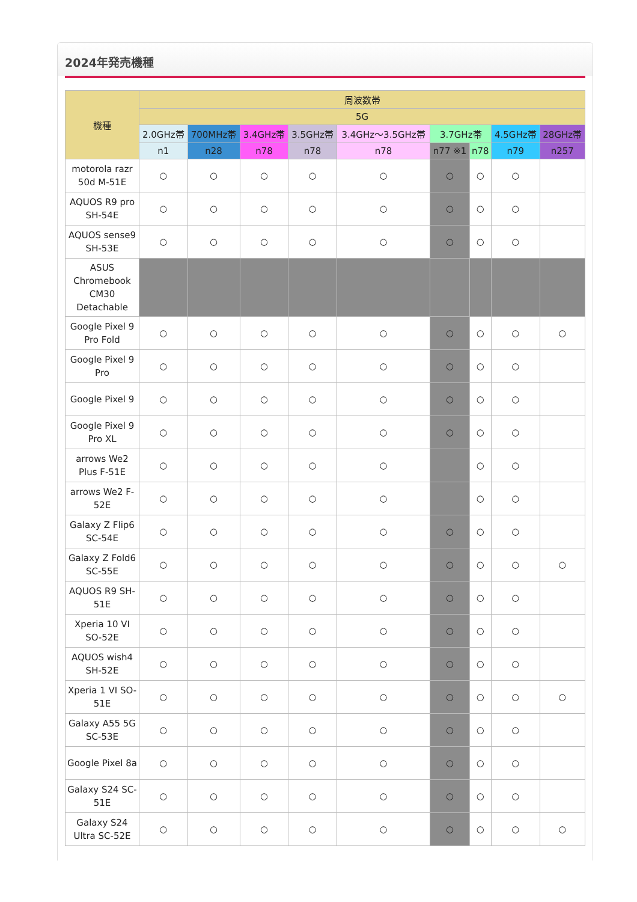2024年発売機種
| 機種 | 周波数帯 | | | | | | | | |
| --- | --- | --- | --- | --- | --- | --- | --- | --- | --- |
| | 5G | | | | | | | | |
| | 2.0GHz帯 | 700MHz帯 | 3.4GHz帯 | 3.5GHz帯 | 3.4GHz～3.5GHz帯 | 3.7GHz帯 | | 4.5GHz帯 | 28GHz帯 |
| | n1 | n28 | n78 | n78 | n78 | n77 ※1 | n78 | n79 | n257 |
| motorola razr 50d M-51E | ○ | ○ | ○ | ○ | ○ | ○ | ○ | ○ | |
| AQUOS R9 pro SH-54E | ○ | ○ | ○ | ○ | ○ | ○ | ○ | ○ | |
| AQUOS sense9 SH-53E | ○ | ○ | ○ | ○ | ○ | ○ | ○ | ○ | |
| ASUS Chromebook CM30 Detachable | | | | | | | | | |
| Google Pixel 9 Pro Fold | ○ | ○ | ○ | ○ | ○ | ○ | ○ | ○ | ○ |
| Google Pixel 9 Pro | ○ | ○ | ○ | ○ | ○ | ○ | ○ | ○ | |
| Google Pixel 9 | ○ | ○ | ○ | ○ | ○ | ○ | ○ | ○ | |
| Google Pixel 9 Pro XL | ○ | ○ | ○ | ○ | ○ | ○ | ○ | ○ | |
| arrows We2 Plus F-51E | ○ | ○ | ○ | ○ | ○ | | ○ | ○ | |
| arrows We2 F-52E | ○ | ○ | ○ | ○ | ○ | | ○ | ○ | |
| Galaxy Z Flip6 SC-54E | ○ | ○ | ○ | ○ | ○ | ○ | ○ | ○ | |
| Galaxy Z Fold6 SC-55E | ○ | ○ | ○ | ○ | ○ | ○ | ○ | ○ | ○ |
| AQUOS R9 SH-51E | ○ | ○ | ○ | ○ | ○ | ○ | ○ | ○ | |
| Xperia 10 VI SO-52E | ○ | ○ | ○ | ○ | ○ | ○ | ○ | ○ | |
| AQUOS wish4 SH-52E | ○ | ○ | ○ | ○ | ○ | ○ | ○ | ○ | |
| Xperia 1 VI SO-51E | ○ | ○ | ○ | ○ | ○ | ○ | ○ | ○ | ○ |
| Galaxy A55 5G SC-53E | ○ | ○ | ○ | ○ | ○ | ○ | ○ | ○ | |
| Google Pixel 8a | ○ | ○ | ○ | ○ | ○ | ○ | ○ | ○ | |
| Galaxy S24 SC-51E | ○ | ○ | ○ | ○ | ○ | ○ | ○ | ○ | |
| Galaxy S24 Ultra SC-52E | ○ | ○ | ○ | ○ | ○ | ○ | ○ | ○ | ○ |